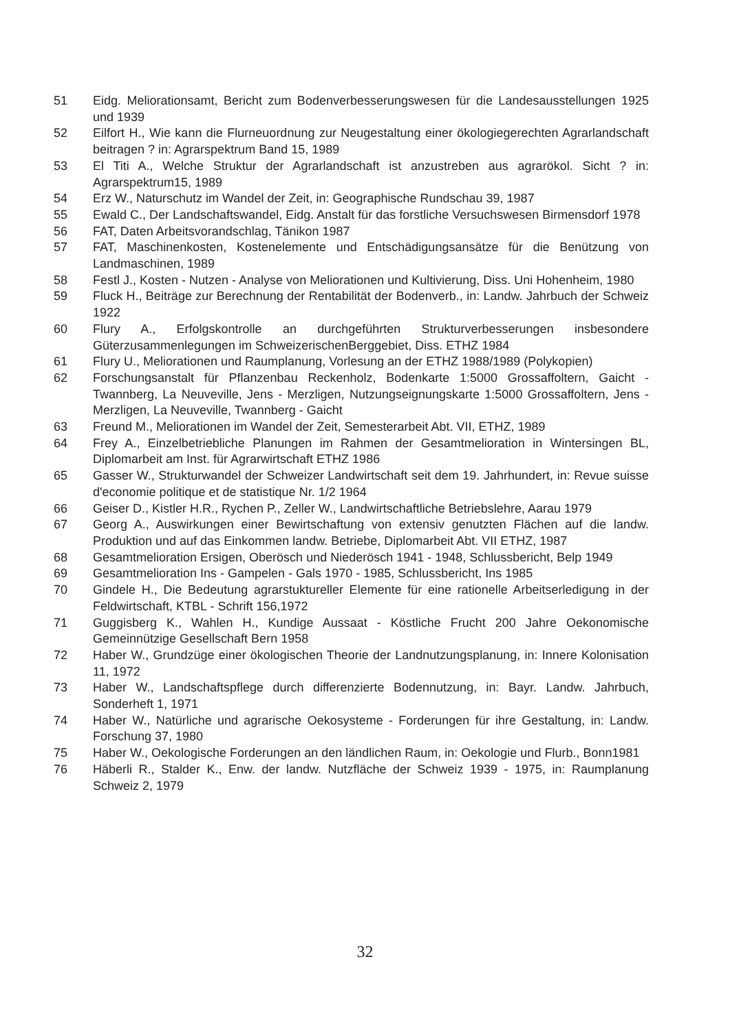51 Eidg. Meliorationsamt, Bericht zum Bodenverbesserungswesen für die Landesausstellungen 1925 und 1939
52 Eilfort H., Wie kann die Flurneuordnung zur Neugestaltung einer ökologiegerechten Agrarlandschaft beitragen ? in: Agrarspektrum Band 15, 1989
53 El Titi A., Welche Struktur der Agrarlandschaft ist anzustreben aus agrarökol. Sicht ? in: Agrarspektrum15, 1989
54 Erz W., Naturschutz im Wandel der Zeit, in: Geographische Rundschau 39, 1987
55 Ewald C., Der Landschaftswandel, Eidg. Anstalt für das forstliche Versuchswesen Birmensdorf 1978
56 FAT, Daten Arbeitsvorandschlag, Tänikon 1987
57 FAT, Maschinenkosten, Kostenelemente und Entschädigungsansätze für die Benützung von Landmaschinen, 1989
58 Festl J., Kosten - Nutzen - Analyse von Meliorationen und Kultivierung, Diss. Uni Hohenheim, 1980
59 Fluck H., Beiträge zur Berechnung der Rentabilität der Bodenverb., in: Landw. Jahrbuch der Schweiz 1922
60 Flury A., Erfolgskontrolle an durchgeführten Strukturverbesserungen insbesondere Güterzusammenlegungen im SchweizerischenBerggebiet, Diss. ETHZ 1984
61 Flury U., Meliorationen und Raumplanung, Vorlesung an der ETHZ 1988/1989 (Polykopien)
62 Forschungsanstalt für Pflanzenbau Reckenholz, Bodenkarte 1:5000 Grossaffoltern, Gaicht - Twannberg, La Neuveville, Jens - Merzligen, Nutzungseignungskarte 1:5000 Grossaffoltern, Jens - Merzligen, La Neuveville, Twannberg - Gaicht
63 Freund M., Meliorationen im Wandel der Zeit, Semesterarbeit Abt. VII, ETHZ, 1989
64 Frey A., Einzelbetriebliche Planungen im Rahmen der Gesamtmelioration in Wintersingen BL, Diplomarbeit am Inst. für Agrarwirtschaft ETHZ 1986
65 Gasser W., Strukturwandel der Schweizer Landwirtschaft seit dem 19. Jahrhundert, in: Revue suisse d'economie politique et de statistique Nr. 1/2 1964
66 Geiser D., Kistler H.R., Rychen P., Zeller W., Landwirtschaftliche Betriebslehre, Aarau 1979
67 Georg A., Auswirkungen einer Bewirtschaftung von extensiv genutzten Flächen auf die landw. Produktion und auf das Einkommen landw. Betriebe, Diplomarbeit Abt. VII ETHZ, 1987
68 Gesamtmelioration Ersigen, Oberösch und Niederösch 1941 - 1948, Schlussbericht, Belp 1949
69 Gesamtmelioration Ins - Gampelen - Gals 1970 - 1985, Schlussbericht, Ins 1985
70 Gindele H., Die Bedeutung agrarstuktureller Elemente für eine rationelle Arbeitserledigung in der Feldwirtschaft, KTBL - Schrift 156,1972
71 Guggisberg K., Wahlen H., Kundige Aussaat - Köstliche Frucht 200 Jahre Oekonomische Gemeinnützige Gesellschaft Bern 1958
72 Haber W., Grundzüge einer ökologischen Theorie der Landnutzungsplanung, in: Innere Kolonisation 11, 1972
73 Haber W., Landschaftspflege durch differenzierte Bodennutzung, in: Bayr. Landw. Jahrbuch, Sonderheft 1, 1971
74 Haber W., Natürliche und agrarische Oekosysteme - Forderungen für ihre Gestaltung, in: Landw. Forschung 37, 1980
75 Haber W., Oekologische Forderungen an den ländlichen Raum, in: Oekologie und Flurb., Bonn1981
76 Häberli R., Stalder K., Enw. der landw. Nutzfläche der Schweiz 1939 - 1975, in: Raumplanung Schweiz 2, 1979
32